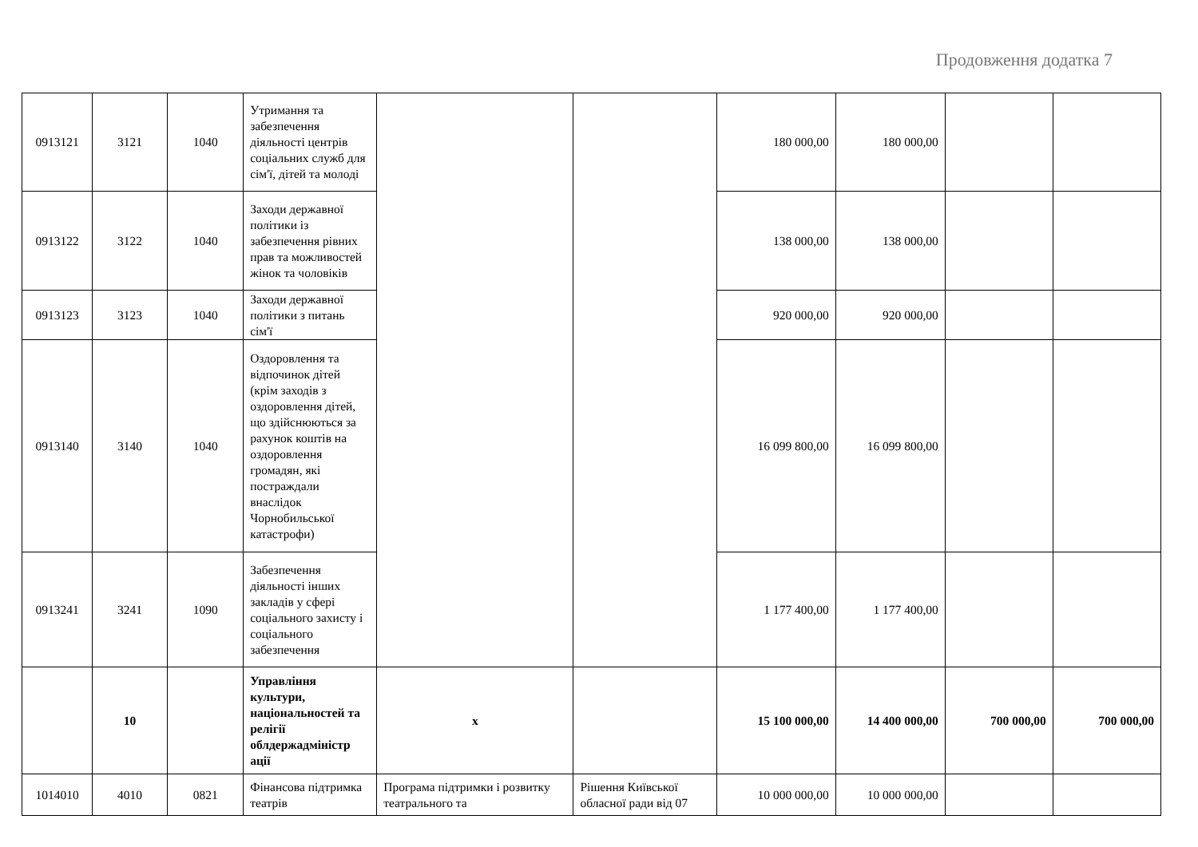Продовження додатка 7
| 0913121 | 3121 | 1040 | Утримання та забезпечення діяльності центрів соціальних служб для сім'ї, дітей та молоді | | | 180 000,00 | 180 000,00 | | |
| 0913122 | 3122 | 1040 | Заходи державної політики із забезпечення рівних прав та можливостей жінок та чоловіків | | | 138 000,00 | 138 000,00 | | |
| 0913123 | 3123 | 1040 | Заходи державної політики з питань сім'ї | | | 920 000,00 | 920 000,00 | | |
| 0913140 | 3140 | 1040 | Оздоровлення та відпочинок дітей (крім заходів з оздоровлення дітей, що здійснюються за рахунок коштів на оздоровлення громадян, які постраждали внаслідок Чорнобильської катастрофи) | | | 16 099 800,00 | 16 099 800,00 | | |
| 0913241 | 3241 | 1090 | Забезпечення діяльності інших закладів у сфері соціального захисту і соціального забезпечення | | | 1 177 400,00 | 1 177 400,00 | | |
| | 10 | | Управління культури, національностей та релігії облдержадміністр ації | x | | 15 100 000,00 | 14 400 000,00 | 700 000,00 | 700 000,00 |
| 1014010 | 4010 | 0821 | Фінансова підтримка театрів | Програма підтримки і розвитку театрального та | Рішення Київської обласної ради від 07 | 10 000 000,00 | 10 000 000,00 | | |